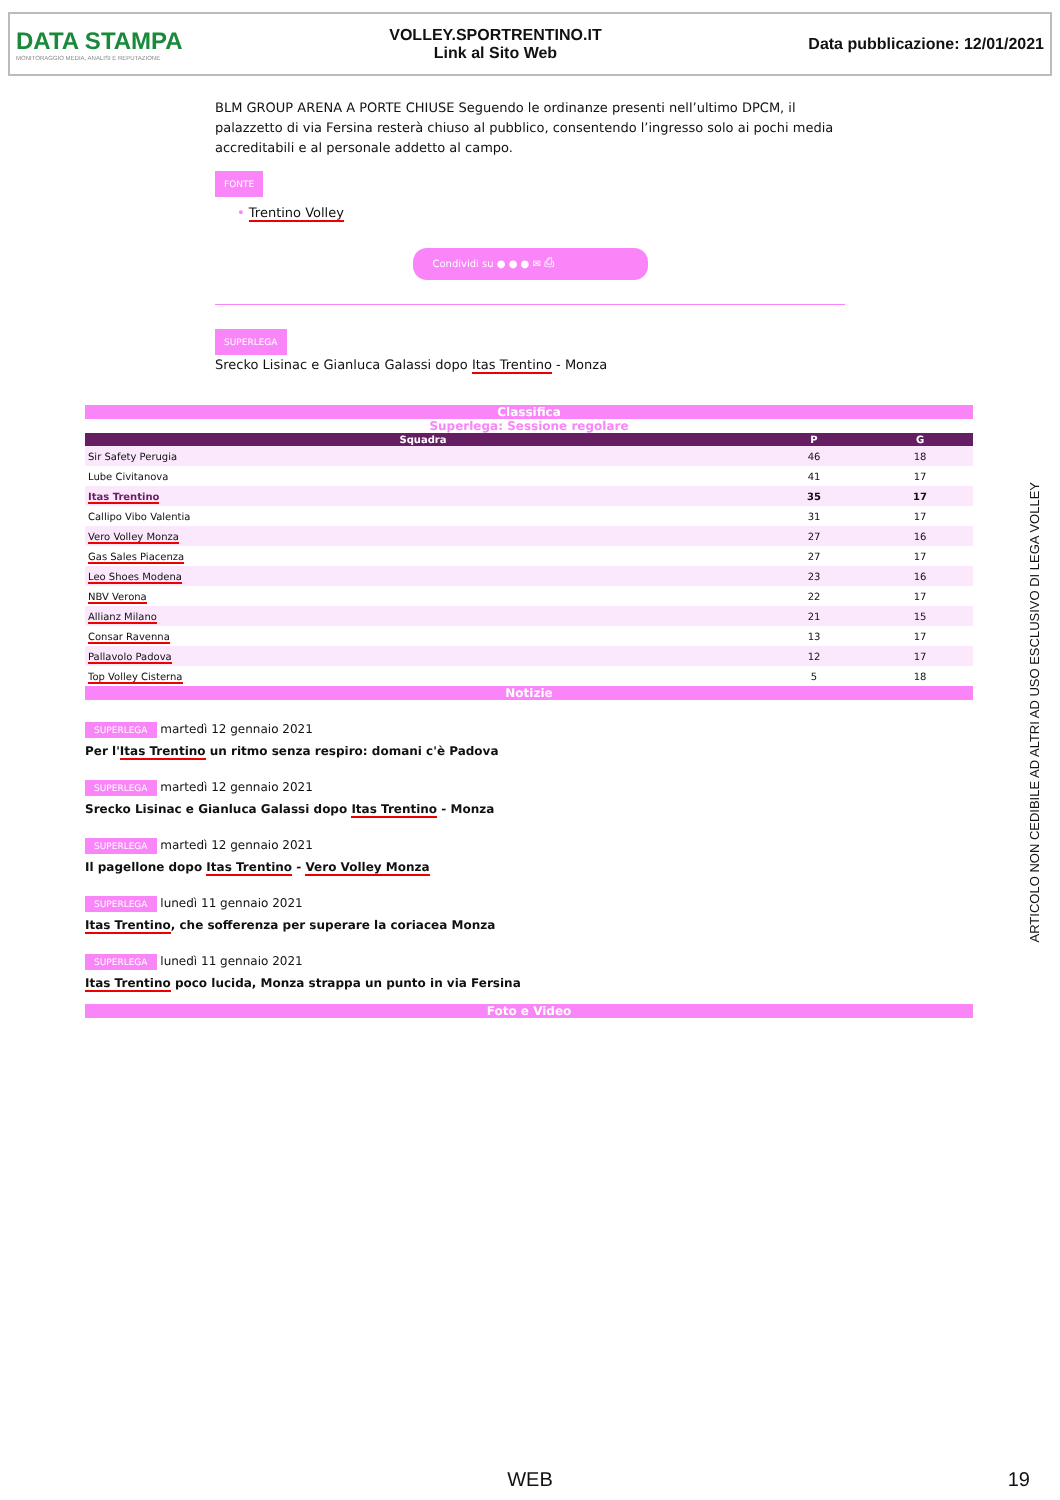DATA STAMPA
MONITORAGGIO MEDIA, ANALISI E REPUTAZIONE
VOLLEY.SPORTRENTINO.IT
Link al Sito Web
Data pubblicazione: 12/01/2021
BLM GROUP ARENA A PORTE CHIUSE Seguendo le ordinanze presenti nell’ultimo DPCM, il palazzetto di via Fersina resterà chiuso al pubblico, consentendo l’ingresso solo ai pochi media accreditabili e al personale addetto al campo.
FONTE
• Trentino Volley
Condividi su ● ● ● ✉ ⎙
SUPERLEGA
Srecko Lisinac e Gianluca Galassi dopo Itas Trentino - Monza
Classifica
Superlega: Sessione regolare
| Squadra | P | G |
| --- | --- | --- |
| Sir Safety Perugia | 46 | 18 |
| Lube Civitanova | 41 | 17 |
| Itas Trentino | 35 | 17 |
| Callipo Vibo Valentia | 31 | 17 |
| Vero Volley Monza | 27 | 16 |
| Gas Sales Piacenza | 27 | 17 |
| Leo Shoes Modena | 23 | 16 |
| NBV Verona | 22 | 17 |
| Allianz Milano | 21 | 15 |
| Consar Ravenna | 13 | 17 |
| Pallavolo Padova | 12 | 17 |
| Top Volley Cisterna | 5 | 18 |
Notizie
SUPERLEGA martedì 12 gennaio 2021
Per l'Itas Trentino un ritmo senza respiro: domani c'è Padova
SUPERLEGA martedì 12 gennaio 2021
Srecko Lisinac e Gianluca Galassi dopo Itas Trentino - Monza
SUPERLEGA martedì 12 gennaio 2021
Il pagellone dopo Itas Trentino - Vero Volley Monza
SUPERLEGA lunedì 11 gennaio 2021
Itas Trentino, che sofferenza per superare la coriacea Monza
SUPERLEGA lunedì 11 gennaio 2021
Itas Trentino poco lucida, Monza strappa un punto in via Fersina
Foto e Video
ARTICOLO NON CEDIBILE AD ALTRI AD USO ESCLUSIVO DI LEGA VOLLEY
WEB 19